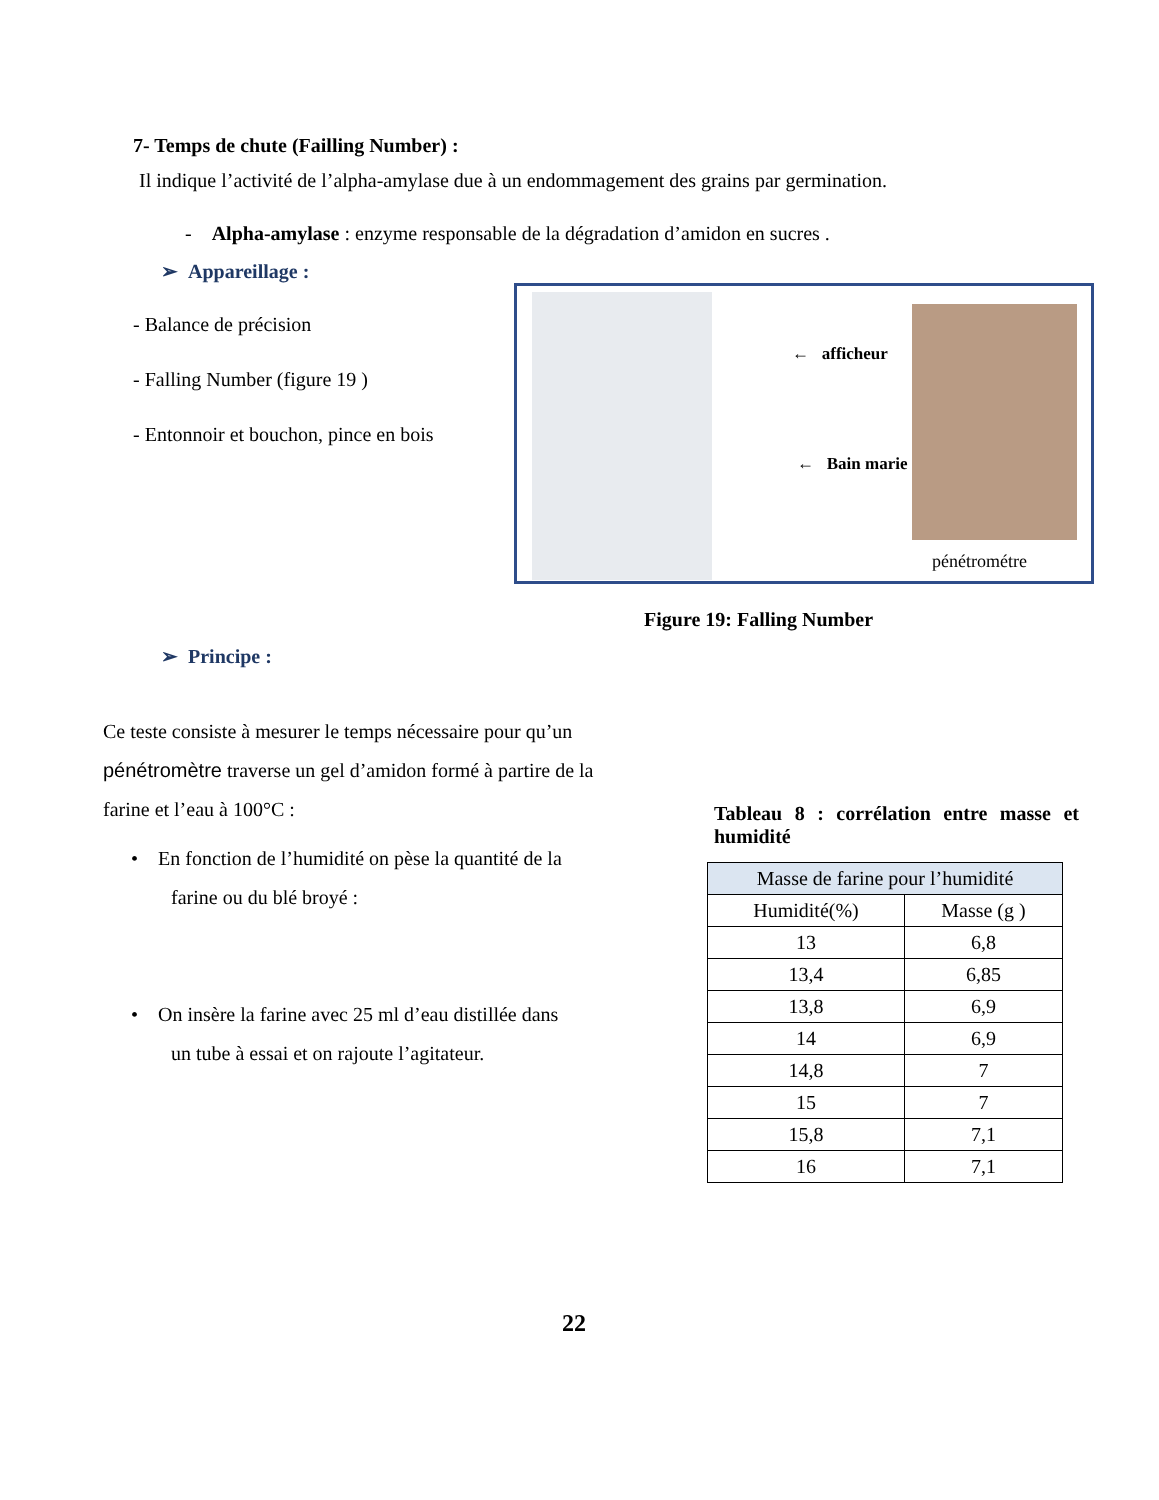7- Temps de chute (Failling Number) :
Il indique l’activité de l’alpha-amylase due à un endommagement des grains par germination.
- Alpha-amylase : enzyme responsable de la dégradation d’amidon en sucres .
➢ Appareillage :
- Balance de précision
- Falling Number (figure 19 )
- Entonnoir et bouchon, pince en bois
← afficheur
← Bain marie
pénétrométre
Figure 19: Falling Number
➢ Principe :
Ce teste consiste à mesurer le temps nécessaire pour qu’un pénétromètre traverse un gel d’amidon formé à partire de la farine et l’eau à 100°C :
• En fonction de l’humidité on pèse la quantité de la
farine ou du blé broyé :
• On insère la farine avec 25 ml d’eau distillée dans
un tube à essai et on rajoute l’agitateur.
Tableau 8 : corrélation entre masse et humidité
| Masse de farine pour l’humidité | |
| --- | --- |
| Humidité(%) | Masse (g ) |
| 13 | 6,8 |
| 13,4 | 6,85 |
| 13,8 | 6,9 |
| 14 | 6,9 |
| 14,8 | 7 |
| 15 | 7 |
| 15,8 | 7,1 |
| 16 | 7,1 |
22